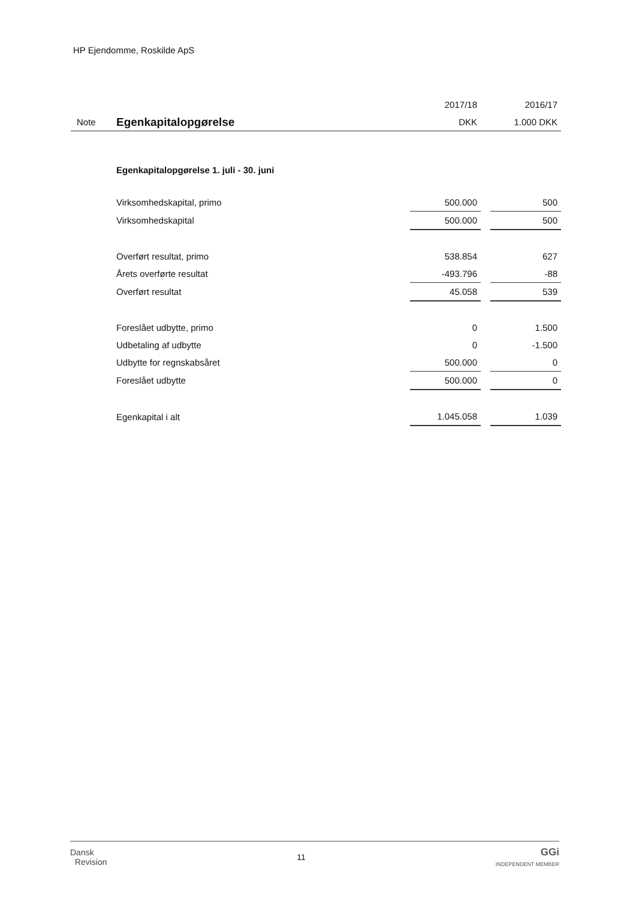HP Ejendomme, Roskilde ApS
| | | 2017/18 | | 2016/17 |
| --- | --- | --- | --- | --- |
| Note | Egenkapitalopgørelse | DKK | | 1.000 DKK |
| | Egenkapitalopgørelse 1. juli - 30. juni | | | |
| | Virksomhedskapital, primo | 500.000 | | 500 |
| | Virksomhedskapital | 500.000 | | 500 |
| | Overført resultat, primo | 538.854 | | 627 |
| | Årets overførte resultat | -493.796 | | -88 |
| | Overført resultat | 45.058 | | 539 |
| | Foreslået udbytte, primo | 0 | | 1.500 |
| | Udbetaling af udbytte | 0 | | -1.500 |
| | Udbytte for regnskabsåret | 500.000 | | 0 |
| | Foreslået udbytte | 500.000 | | 0 |
| | Egenkapital i alt | 1.045.058 | | 1.039 |
Dansk
Revision
11
GGi
INDEPENDENT MEMBER